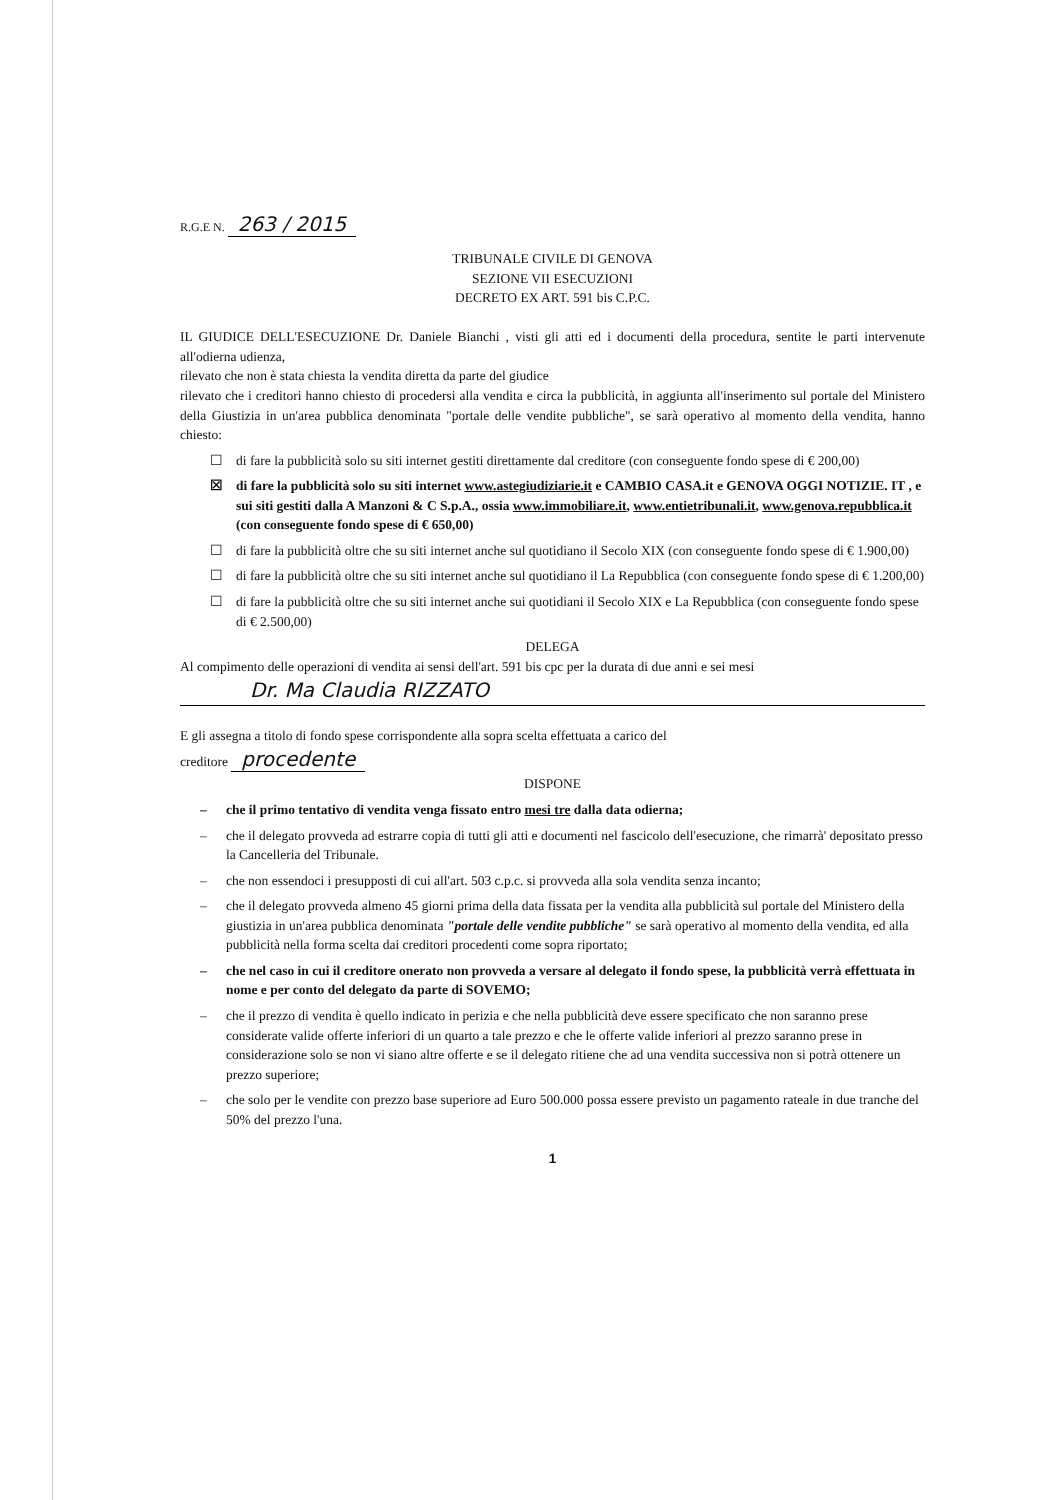R.G.E N. 263 / 2015
TRIBUNALE CIVILE DI GENOVA
SEZIONE VII ESECUZIONI
DECRETO EX ART. 591 bis C.P.C.
IL GIUDICE DELL'ESECUZIONE Dr. Daniele Bianchi , visti gli atti ed i documenti della procedura, sentite le parti intervenute all'odierna udienza,
rilevato che non è stata chiesta la vendita diretta da parte del giudice
rilevato che i creditori hanno chiesto di procedersi alla vendita e circa la pubblicità, in aggiunta all'inserimento sul portale del Ministero della Giustizia in un'area pubblica denominata "portale delle vendite pubbliche", se sarà operativo al momento della vendita, hanno chiesto:
☐ di fare la pubblicità solo su siti internet gestiti direttamente dal creditore (con conseguente fondo spese di € 200,00)
☒ di fare la pubblicità solo su siti internet www.astegiudiziarie.it e CAMBIO CASA.it e GENOVA OGGI NOTIZIE. IT , e sui siti gestiti dalla A Manzoni & C S.p.A., ossia www.immobiliare.it, www.entietribunali.it, www.genova.repubblica.it (con conseguente fondo spese di € 650,00)
☐ di fare la pubblicità oltre che su siti internet anche sul quotidiano il Secolo XIX (con conseguente fondo spese di € 1.900,00)
☐ di fare la pubblicità oltre che su siti internet anche sul quotidiano il La Repubblica (con conseguente fondo spese di € 1.200,00)
☐ di fare la pubblicità oltre che su siti internet anche sui quotidiani il Secolo XIX e La Repubblica (con conseguente fondo spese di € 2.500,00)
DELEGA
Al compimento delle operazioni di vendita ai sensi dell'art. 591 bis cpc per la durata di due anni e sei mesi
Dr. Ma Claudia RIZZATO
E gli assegna a titolo di fondo spese corrispondente alla sopra scelta effettuata a carico del
creditore procedente
DISPONE
– che il primo tentativo di vendita venga fissato entro mesi tre dalla data odierna;
– che il delegato provveda ad estrarre copia di tutti gli atti e documenti nel fascicolo dell'esecuzione, che rimarrà' depositato presso la Cancelleria del Tribunale.
– che non essendoci i presupposti di cui all'art. 503 c.p.c. si provveda alla sola vendita senza incanto;
– che il delegato provveda almeno 45 giorni prima della data fissata per la vendita alla pubblicità sul portale del Ministero della giustizia in un'area pubblica denominata "portale delle vendite pubbliche" se sarà operativo al momento della vendita, ed alla pubblicità nella forma scelta dai creditori procedenti come sopra riportato;
– che nel caso in cui il creditore onerato non provveda a versare al delegato il fondo spese, la pubblicità verrà effettuata in nome e per conto del delegato da parte di SOVEMO;
– che il prezzo di vendita è quello indicato in perizia e che nella pubblicità deve essere specificato che non saranno prese considerate valide offerte inferiori di un quarto a tale prezzo e che le offerte valide inferiori al prezzo saranno prese in considerazione solo se non vi siano altre offerte e se il delegato ritiene che ad una vendita successiva non si potrà ottenere un prezzo superiore;
– che solo per le vendite con prezzo base superiore ad Euro 500.000 possa essere previsto un pagamento rateale in due tranche del 50% del prezzo l'una.
1